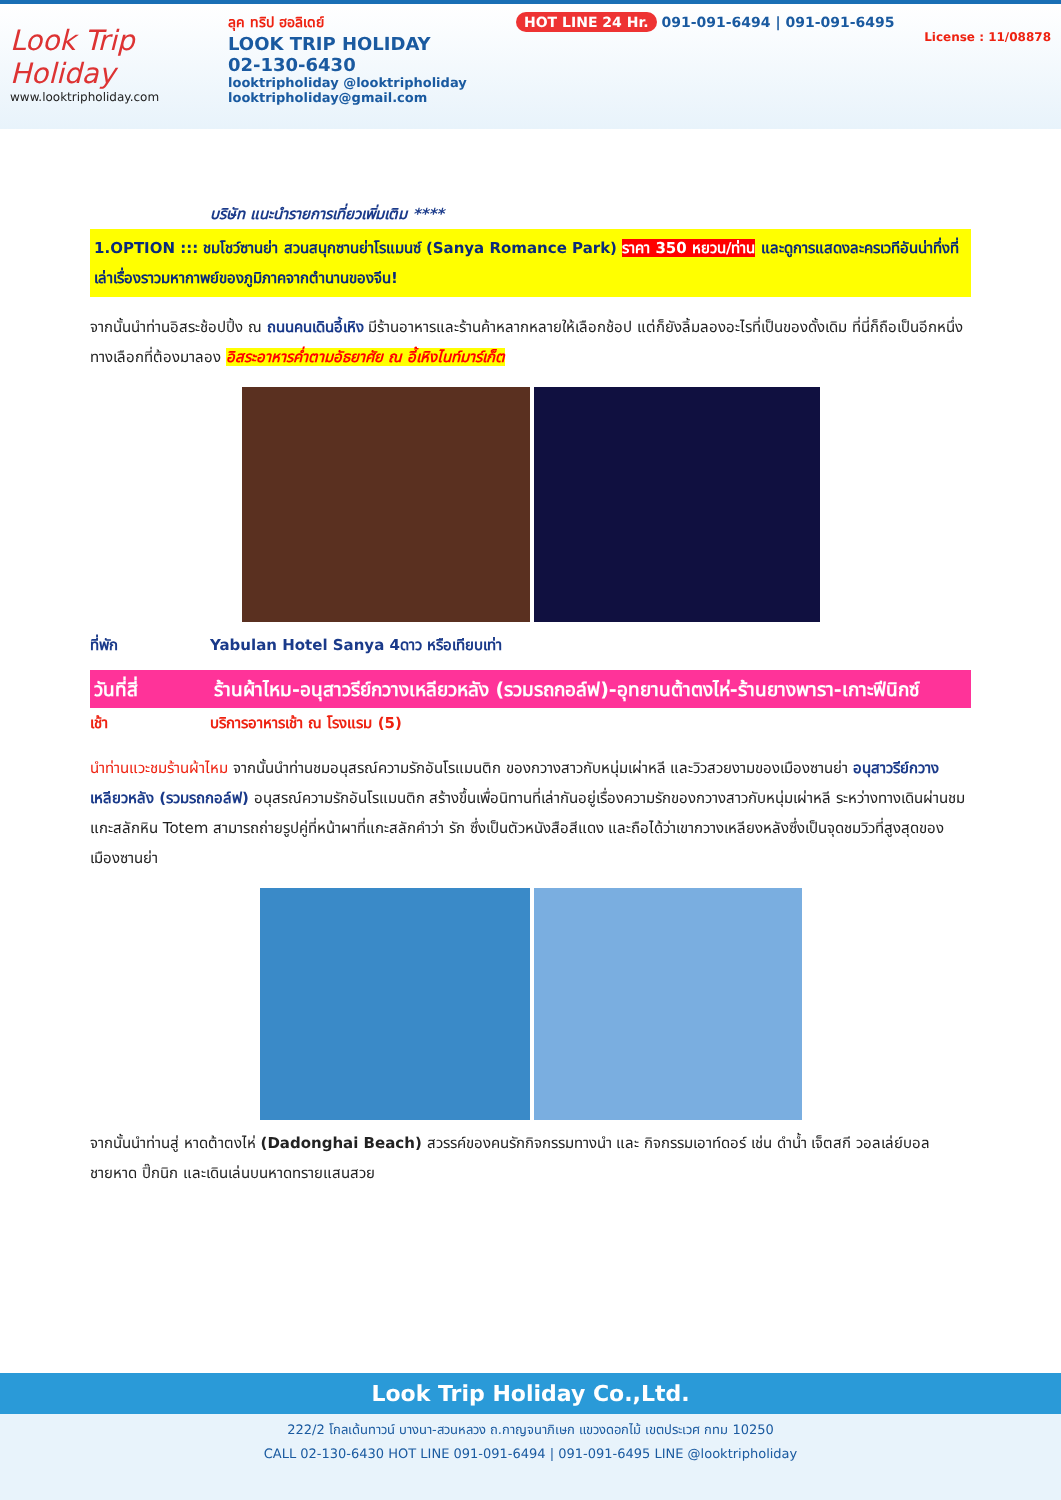Look Trip Holiday
www.looktripholiday.com
ลุค ทริป ฮอลิเดย์
LOOK TRIP HOLIDAY
02-130-6430
looktripholiday @looktripholiday looktripholiday@gmail.com
HOT LINE 24 Hr. 091-091-6494 | 091-091-6495
License : 11/08878
บริษัท แนะนำรายการเที่ยวเพิ่มเติม ****
1.OPTION ::: ชมโชว์ซานย่า สวนสนุกซานย่าโรแมนซ์ (Sanya Romance Park) ราคา 350 หยวน/ท่าน และดูการแสดงละครเวทีอันน่าทึ่งที่เล่าเรื่องราวมหากาพย์ของภูมิภาคจากตำนานของจีน!
จากนั้นนำท่านอิสระช้อปปิ้ง ณ ถนนคนเดินอี้เหิง มีร้านอาหารและร้านค้าหลากหลายให้เลือกช้อป แต่ก็ยังลิ้มลองอะไรที่เป็นของดั้งเดิม ที่นี่ก็ถือเป็นอีกหนึ่งทางเลือกที่ต้องมาลอง อิสระอาหารค่ำตามอัธยาศัย ณ อี้เหิงไนท์มาร์เก็ต
ที่พัก Yabulan Hotel Sanya 4ดาว หรือเทียบเท่า
วันที่สี่ ร้านผ้าไหม-อนุสาวรีย์กวางเหลียวหลัง (รวมรถกอล์ฟ)-อุทยานต้าตงไห่-ร้านยางพารา-เกาะฟีนิกซ์
เช้า บริการอาหารเช้า ณ โรงแรม (5)
นำท่านแวะชมร้านผ้าไหม จากนั้นนำท่านชมอนุสรณ์ความรักอันโรแมนติก ของกวางสาวกับหนุ่มเผ่าหลี และวิวสวยงามของเมืองซานย่า อนุสาวรีย์กวางเหลียวหลัง (รวมรถกอล์ฟ) อนุสรณ์ความรักอันโรแมนติก สร้างขึ้นเพื่อนิทานที่เล่ากันอยู่เรื่องความรักของกวางสาวกับหนุ่มเผ่าหลี ระหว่างทางเดินผ่านชมแกะสลักหิน Totem สามารถถ่ายรูปคู่ที่หน้าผาที่แกะสลักคำว่า รัก ซึ่งเป็นตัวหนังสือสีแดง และถือได้ว่าเขากวางเหลียงหลังซึ่งเป็นจุดชมวิวที่สูงสุดของเมืองซานย่า
จากนั้นนำท่านสู่ หาดต้าตงไห่ (Dadonghai Beach) สวรรค์ของคนรักกิจกรรมทางนำ และ กิจกรรมเอาท์ดอร์ เช่น ดำน้ำ เจ็ตสกี วอลเล่ย์บอลชายหาด ปิ๊กนิก และเดินเล่นบนหาดทรายแสนสวย
Look Trip Holiday Co.,Ltd.
222/2 โกลเด้นทาวน์ บางนา-สวนหลวง ถ.กาญจนาภิเษก แขวงดอกไม้ เขตประเวศ กทม 10250
CALL 02-130-6430 HOT LINE 091-091-6494 | 091-091-6495 LINE @looktripholiday